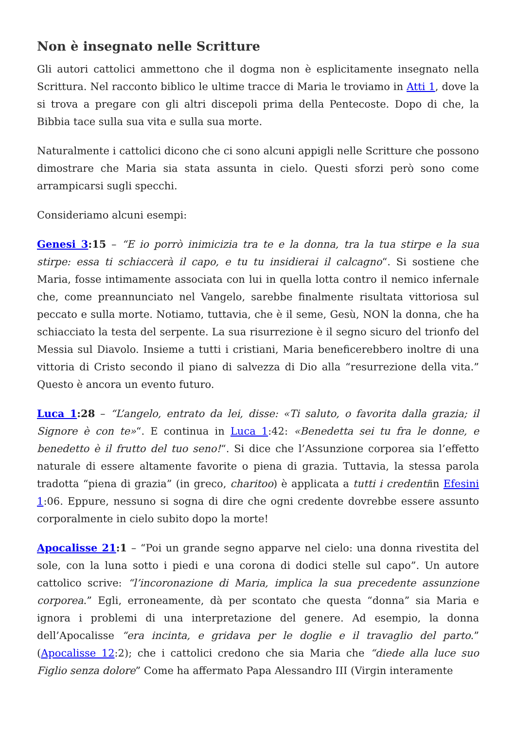Non è insegnato nelle Scritture
Gli autori cattolici ammettono che il dogma non è esplicitamente insegnato nella Scrittura. Nel racconto biblico le ultime tracce di Maria le troviamo in Atti 1, dove la si trova a pregare con gli altri discepoli prima della Pentecoste. Dopo di che, la Bibbia tace sulla sua vita e sulla sua morte.
Naturalmente i cattolici dicono che ci sono alcuni appigli nelle Scritture che possono dimostrare che Maria sia stata assunta in cielo. Questi sforzi però sono come arrampicarsi sugli specchi.
Consideriamo alcuni esempi:
Genesi 3:15 – “E io porrò inimicizia tra te e la donna, tra la tua stirpe e la sua stirpe: essa ti schiaccerà il capo, e tu tu insidierai il calcagno“. Si sostiene che Maria, fosse intimamente associata con lui in quella lotta contro il nemico infernale che, come preannunciato nel Vangelo, sarebbe finalmente risultata vittoriosa sul peccato e sulla morte. Notiamo, tuttavia, che è il seme, Gesù, NON la donna, che ha schiacciato la testa del serpente. La sua risurrezione è il segno sicuro del trionfo del Messia sul Diavolo. Insieme a tutti i cristiani, Maria beneficerebbero inoltre di una vittoria di Cristo secondo il piano di salvezza di Dio alla “resurrezione della vita.” Questo è ancora un evento futuro.
Luca 1:28 – “L’angelo, entrato da lei, disse: «Ti saluto, o favorita dalla grazia; il Signore è con te»“. E continua in Luca 1:42: «Benedetta sei tu fra le donne, e benedetto è il frutto del tuo seno!“. Si dice che l’Assunzione corporea sia l’effetto naturale di essere altamente favorite o piena di grazia. Tuttavia, la stessa parola tradotta “piena di grazia” (in greco, charitoo) è applicata a tutti i credentiin Efesini 1:06. Eppure, nessuno si sogna di dire che ogni credente dovrebbe essere assunto corporalmente in cielo subito dopo la morte!
Apocalisse 21:1 – “Poi un grande segno apparve nel cielo: una donna rivestita del sole, con la luna sotto i piedi e una corona di dodici stelle sul capo”. Un autore cattolico scrive: “l’incoronazione di Maria, implica la sua precedente assunzione corporea.” Egli, erroneamente, dà per scontato che questa “donna” sia Maria e ignora i problemi di una interpretazione del genere. Ad esempio, la donna dell’Apocalisse “era incinta, e gridava per le doglie e il travaglio del parto.” (Apocalisse 12:2); che i cattolici credono che sia Maria che “diede alla luce suo Figlio senza dolore” Come ha affermato Papa Alessandro III (Virgin interamente